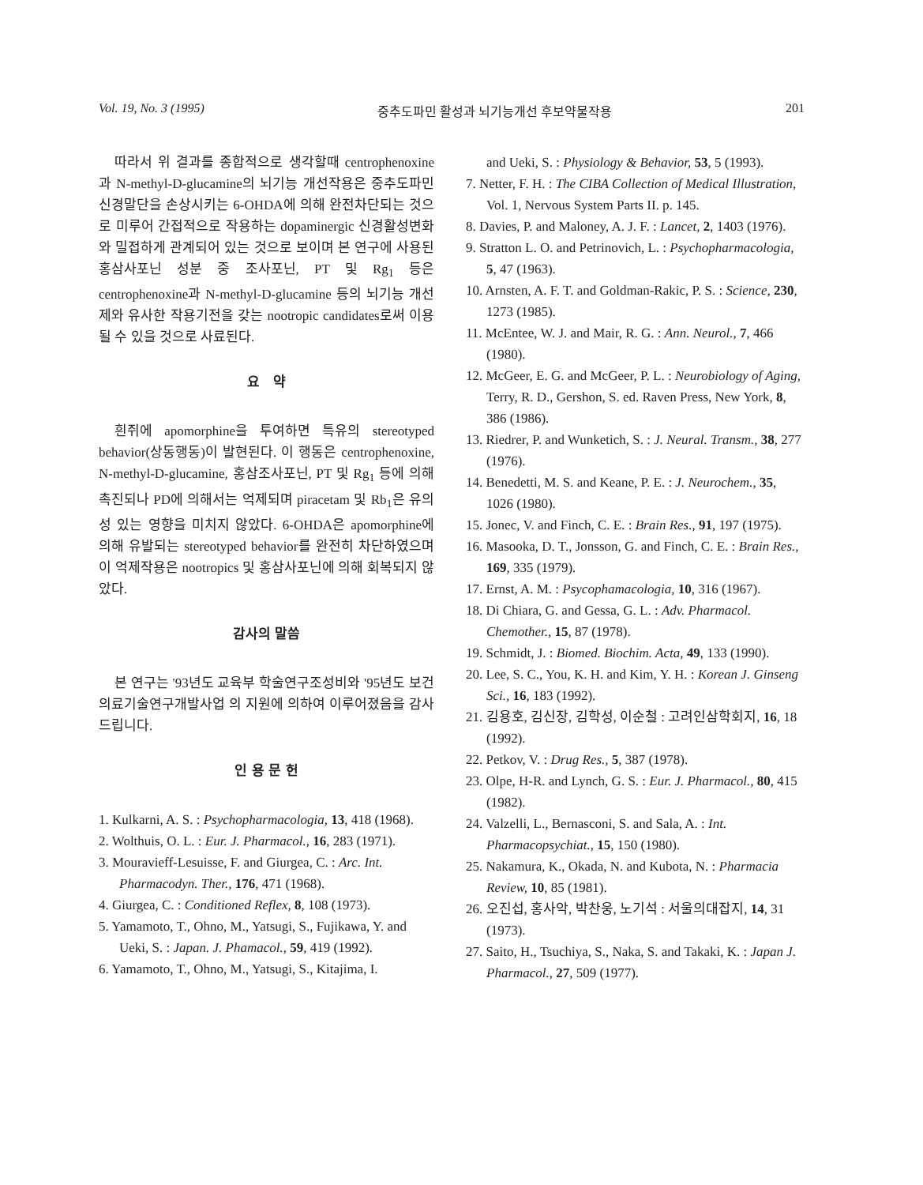Vol. 19, No. 3 (1995) 중추도파민 활성과 뇌기능개선 후보약물작용 201
따라서 위 결과를 종합적으로 생각할때 centrophenoxine과 N-methyl-D-glucamine의 뇌기능 개선작용은 중추도파민 신경말단을 손상시키는 6-OHDA에 의해 완전차단되는 것으로 미루어 간접적으로 작용하는 dopaminergic 신경활성변화와 밀접하게 관계되어 있는 것으로 보이며 본 연구에 사용된 홍삼사포닌 성분 중 조사포닌, PT 및 Rg<sub>1</sub> 등은 centrophenoxine과 N-methyl-D-glucamine 등의 뇌기능 개선제와 유사한 작용기전을 갖는 nootropic candidates로써 이용될 수 있을 것으로 사료된다.
요 약
흰쥐에 apomorphine을 투여하면 특유의 stereotyped behavior(상동행동)이 발현된다. 이 행동은 centrophenoxine, N-methyl-D-glucamine, 홍삼조사포닌, PT 및 Rg<sub>1</sub> 등에 의해 촉진되나 PD에 의해서는 억제되며 piracetam 및 Rb<sub>1</sub>은 유의성 있는 영향을 미치지 않았다. 6-OHDA은 apomorphine에 의해 유발되는 stereotyped behavior를 완전히 차단하였으며 이 억제작용은 nootropics 및 홍삼사포닌에 의해 회복되지 않았다.
감사의 말씀
본 연구는 '93년도 교육부 학술연구조성비와 '95년도 보건의료기술연구개발사업 의 지원에 의하여 이루어졌음을 감사드립니다.
인 용 문 헌
1. Kulkarni, A. S. : Psychopharmacologia, 13, 418 (1968).
2. Wolthuis, O. L. : Eur. J. Pharmacol., 16, 283 (1971).
3. Mouravieff-Lesuisse, F. and Giurgea, C. : Arc. Int. Pharmacodyn. Ther., 176, 471 (1968).
4. Giurgea, C. : Conditioned Reflex, 8, 108 (1973).
5. Yamamoto, T., Ohno, M., Yatsugi, S., Fujikawa, Y. and Ueki, S. : Japan. J. Phamacol., 59, 419 (1992).
6. Yamamoto, T., Ohno, M., Yatsugi, S., Kitajima, I.
and Ueki, S. : Physiology & Behavior, 53, 5 (1993).
7. Netter, F. H. : The CIBA Collection of Medical Illustration, Vol. 1, Nervous System Parts II. p. 145.
8. Davies, P. and Maloney, A. J. F. : Lancet, 2, 1403 (1976).
9. Stratton L. O. and Petrinovich, L. : Psychopharmacologia, 5, 47 (1963).
10. Arnsten, A. F. T. and Goldman-Rakic, P. S. : Science, 230, 1273 (1985).
11. McEntee, W. J. and Mair, R. G. : Ann. Neurol., 7, 466 (1980).
12. McGeer, E. G. and McGeer, P. L. : Neurobiology of Aging, Terry, R. D., Gershon, S. ed. Raven Press, New York, 8, 386 (1986).
13. Riedrer, P. and Wunketich, S. : J. Neural. Transm., 38, 277 (1976).
14. Benedetti, M. S. and Keane, P. E. : J. Neurochem., 35, 1026 (1980).
15. Jonec, V. and Finch, C. E. : Brain Res., 91, 197 (1975).
16. Masooka, D. T., Jonsson, G. and Finch, C. E. : Brain Res., 169, 335 (1979).
17. Ernst, A. M. : Psycophamacologia, 10, 316 (1967).
18. Di Chiara, G. and Gessa, G. L. : Adv. Pharmacol. Chemother., 15, 87 (1978).
19. Schmidt, J. : Biomed. Biochim. Acta, 49, 133 (1990).
20. Lee, S. C., You, K. H. and Kim, Y. H. : Korean J. Ginseng Sci., 16, 183 (1992).
21. 김용호, 김신장, 김학성, 이순철 : 고려인삼학회지, 16, 18 (1992).
22. Petkov, V. : Drug Res., 5, 387 (1978).
23. Olpe, H-R. and Lynch, G. S. : Eur. J. Pharmacol., 80, 415 (1982).
24. Valzelli, L., Bernasconi, S. and Sala, A. : Int. Pharmacopsychiat., 15, 150 (1980).
25. Nakamura, K., Okada, N. and Kubota, N. : Pharmacia Review, 10, 85 (1981).
26. 오진섭, 홍사악, 박찬웅, 노기석 : 서울의대잡지, 14, 31 (1973).
27. Saito, H., Tsuchiya, S., Naka, S. and Takaki, K. : Japan J. Pharmacol., 27, 509 (1977).